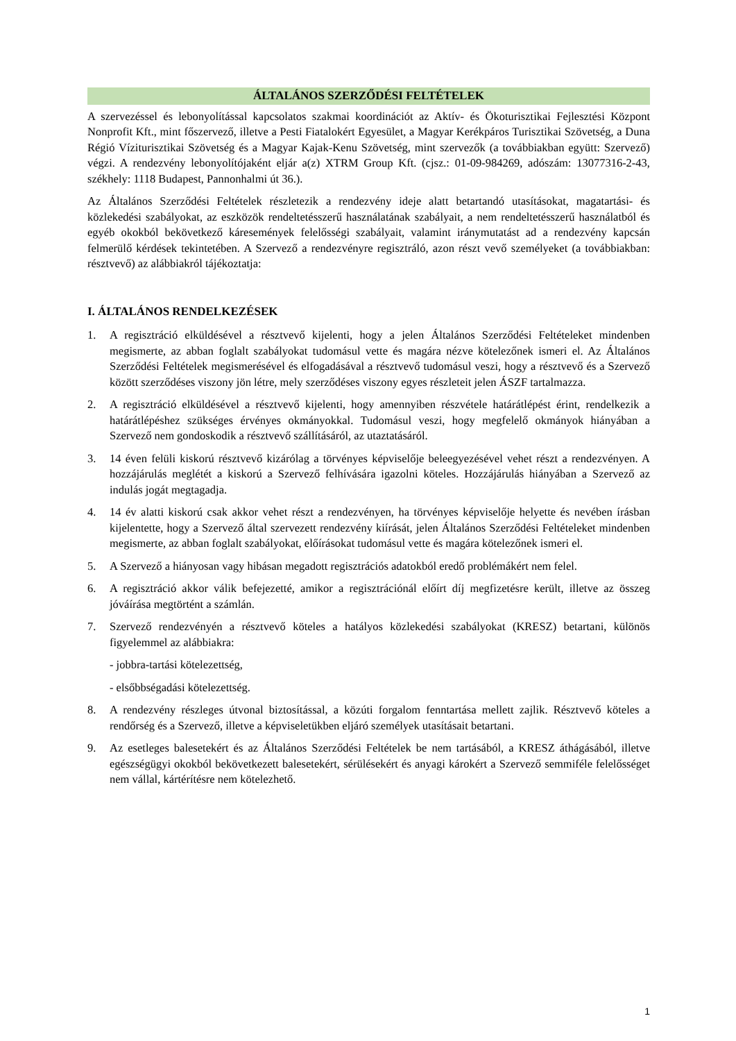ÁLTALÁNOS SZERZŐDÉSI FELTÉTELEK
A szervezéssel és lebonyolítással kapcsolatos szakmai koordinációt az Aktív- és Ökoturisztikai Fejlesztési Központ Nonprofit Kft., mint főszervező, illetve a Pesti Fiatalokért Egyesület, a Magyar Kerékpáros Turisztikai Szövetség, a Duna Régió Víziturisztikai Szövetség és a Magyar Kajak-Kenu Szövetség, mint szervezők (a továbbiakban együtt: Szervező) végzi. A rendezvény lebonyolítójaként eljár a(z) XTRM Group Kft. (cjsz.: 01-09-984269, adószám: 13077316-2-43, székhely: 1118 Budapest, Pannonhalmi út 36.).
Az Általános Szerződési Feltételek részletezik a rendezvény ideje alatt betartandó utasításokat, magatartási- és közlekedési szabályokat, az eszközök rendeltetésszerű használatának szabályait, a nem rendeltetésszerű használatból és egyéb okokból bekövetkező káresemények felelősségi szabályait, valamint iránymutatást ad a rendezvény kapcsán felmerülő kérdések tekintetében. A Szervező a rendezvényre regisztráló, azon részt vevő személyeket (a továbbiakban: résztvevő) az alábbiakról tájékoztatja:
I. ÁLTALÁNOS RENDELKEZÉSEK
1. A regisztráció elküldésével a résztvevő kijelenti, hogy a jelen Általános Szerződési Feltételeket mindenben megismerte, az abban foglalt szabályokat tudomásul vette és magára nézve kötelezőnek ismeri el. Az Általános Szerződési Feltételek megismerésével és elfogadásával a résztvevő tudomásul veszi, hogy a résztvevő és a Szervező között szerződéses viszony jön létre, mely szerződéses viszony egyes részleteit jelen ÁSZF tartalmazza.
2. A regisztráció elküldésével a résztvevő kijelenti, hogy amennyiben részvétele határátlépést érint, rendelkezik a határátlépéshez szükséges érvényes okmányokkal. Tudomásul veszi, hogy megfelelő okmányok hiányában a Szervező nem gondoskodik a résztvevő szállításáról, az utaztatásáról.
3. 14 éven felüli kiskorú résztvevő kizárólag a törvényes képviselője beleegyezésével vehet részt a rendezvényen. A hozzájárulás meglétét a kiskorú a Szervező felhívására igazolni köteles. Hozzájárulás hiányában a Szervező az indulás jogát megtagadja.
4. 14 év alatti kiskorú csak akkor vehet részt a rendezvényen, ha törvényes képviselője helyette és nevében írásban kijelentette, hogy a Szervező által szervezett rendezvény kiírását, jelen Általános Szerződési Feltételeket mindenben megismerte, az abban foglalt szabályokat, előírásokat tudomásul vette és magára kötelezőnek ismeri el.
5. A Szervező a hiányosan vagy hibásan megadott regisztrációs adatokból eredő problémákért nem felel.
6. A regisztráció akkor válik befejezetté, amikor a regisztrációnál előírt díj megfizetésre került, illetve az összeg jóváírása megtörtént a számlán.
7. Szervező rendezvényén a résztvevő köteles a hatályos közlekedési szabályokat (KRESZ) betartani, különös figyelemmel az alábbiakra:
- jobbra-tartási kötelezettség,
- elsőbbségadási kötelezettség.
8. A rendezvény részleges útvonal biztosítással, a közúti forgalom fenntartása mellett zajlik. Résztvevő köteles a rendőrség és a Szervező, illetve a képviseletükben eljáró személyek utasításait betartani.
9. Az esetleges balesetekért és az Általános Szerződési Feltételek be nem tartásából, a KRESZ áthágásából, illetve egészségügyi okokból bekövetkezett balesetekért, sérülésekért és anyagi károkért a Szervező semmiféle felelősséget nem vállal, kártérítésre nem kötelezhető.
1